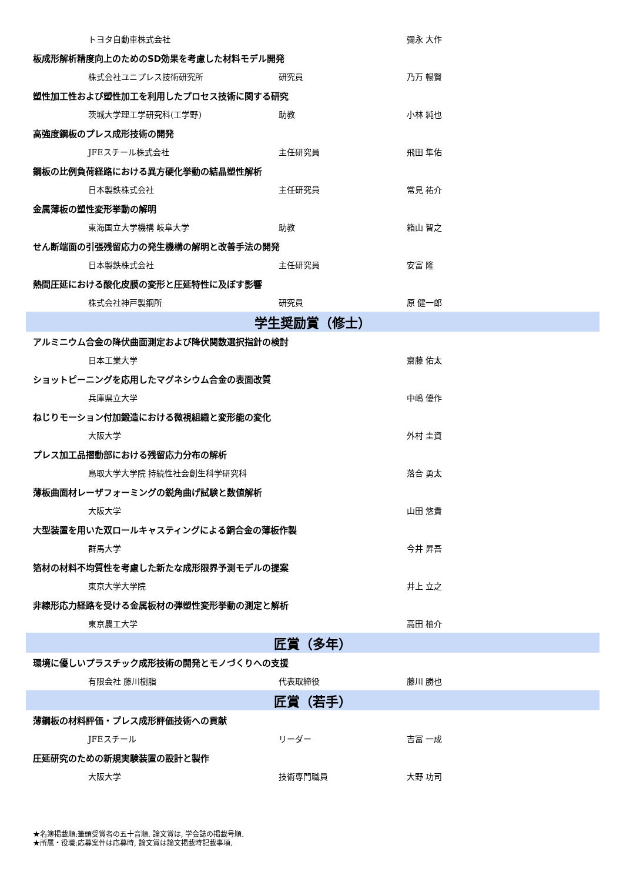| トヨタ自動車株式会社 | | 彌永 大作 |
| 板成形解析精度向上のためのSD効果を考慮した材料モデル開発 | | |
| 株式会社ユニプレス技術研究所 | 研究員 | 乃万 暢賢 |
| 塑性加工性および塑性加工を利用したプロセス技術に関する研究 | | |
| 茨城大学理工学研究科(工学野) | 助教 | 小林 純也 |
| 高強度鋼板のプレス成形技術の開発 | | |
| JFEスチール株式会社 | 主任研究員 | 飛田 隼佑 |
| 鋼板の比例負荷経路における異方硬化挙動の結晶塑性解析 | | |
| 日本製鉄株式会社 | 主任研究員 | 常見 祐介 |
| 金属薄板の塑性変形挙動の解明 | | |
| 東海国立大学機構 岐阜大学 | 助教 | 箱山 智之 |
| せん断端面の引張残留応力の発生機構の解明と改善手法の開発 | | |
| 日本製鉄株式会社 | 主任研究員 | 安富 隆 |
| 熱間圧延における酸化皮膜の変形と圧延特性に及ぼす影響 | | |
| 株式会社神戸製鋼所 | 研究員 | 原 健一郎 |
| 学生奨励賞（修士） | | |
| アルミニウム合金の降伏曲面測定および降伏関数選択指針の検討 | | |
| 日本工業大学 | | 齋藤 佑太 |
| ショットピーニングを応用したマグネシウム合金の表面改質 | | |
| 兵庫県立大学 | | 中嶋 優作 |
| ねじりモーション付加鍛造における微視組織と変形能の変化 | | |
| 大阪大学 | | 外村 圭資 |
| プレス加工品摺動部における残留応力分布の解析 | | |
| 鳥取大学大学院 持続性社会創生科学研究科 | | 落合 勇太 |
| 薄板曲面材レーザフォーミングの鋭角曲げ試験と数値解析 | | |
| 大阪大学 | | 山田 悠貴 |
| 大型装置を用いた双ロールキャスティングによる銅合金の薄板作製 | | |
| 群馬大学 | | 今井 昇吾 |
| 箔材の材料不均質性を考慮した新たな成形限界予測モデルの提案 | | |
| 東京大学大学院 | | 井上 立之 |
| 非線形応力経路を受ける金属板材の弾塑性変形挙動の測定と解析 | | |
| 東京農工大学 | | 高田 柚介 |
| 匠賞（多年） | | |
| 環境に優しいプラスチック成形技術の開発とモノづくりへの支援 | | |
| 有限会社 藤川樹脂 | 代表取締役 | 藤川 勝也 |
| 匠賞（若手） | | |
| 薄鋼板の材料評価・プレス成形評価技術への貢献 | | |
| JFEスチール | リーダー | 吉冨 一成 |
| 圧延研究のための新規実験装置の設計と製作 | | |
| 大阪大学 | 技術専門職員 | 大野 功司 |
★名簿掲載順:筆頭受賞者の五十音順. 論文賞は, 学会誌の掲載号順.
★所属・役職:応募案件は応募時, 論文賞は論文掲載時記載事項.